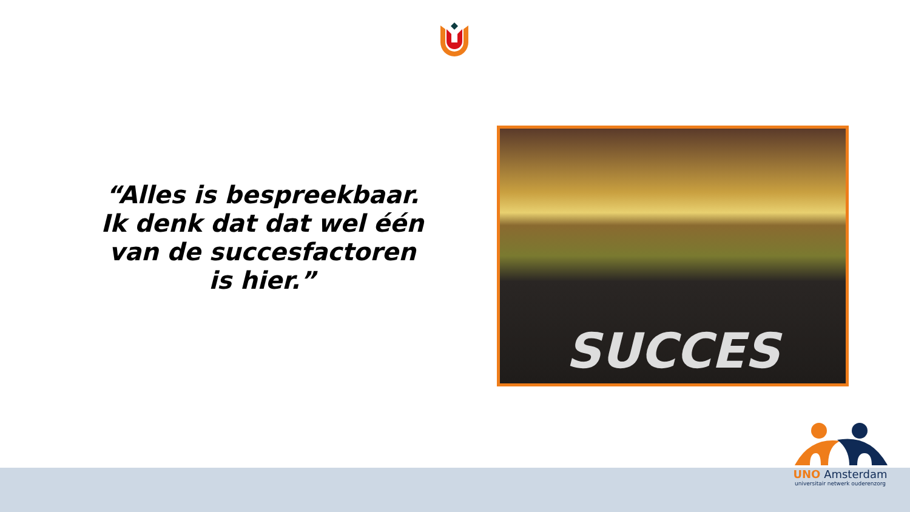“Alles is bespreekbaar. Ik denk dat dat wel één van de succesfactoren is hier.”
SUCCES
UNO Amsterdam
universitair netwerk ouderenzorg